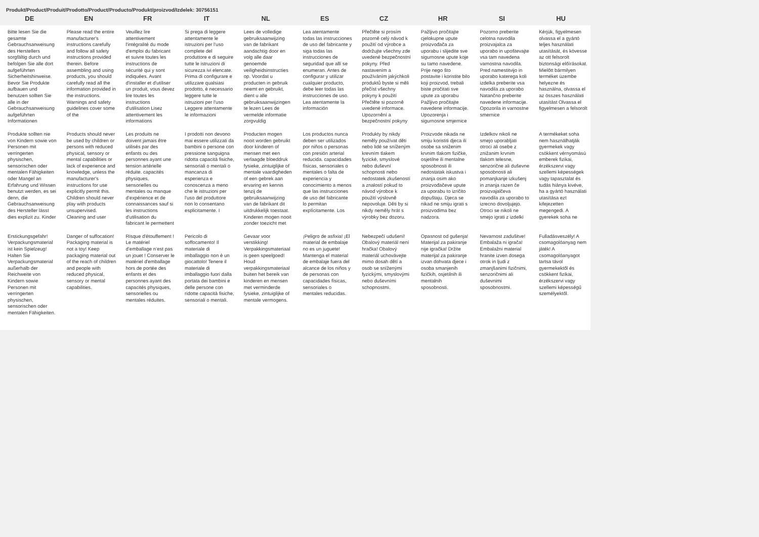Produkt/Product/Produit/Prodotto/Product/Producto/Produkt/proizvod/Izdelek: 30756151
| DE | EN | FR | IT | NL | ES | CZ | HR | SI | HU |
| --- | --- | --- | --- | --- | --- | --- | --- | --- | --- |
| Bitte lesen Sie die gesamte Gebrauchsanweisung des Herstellers sorgfältig durch und befolgen Sie alle dort aufgeführten Sicherheitshinweise. Bevor Sie Produkte aufbauen und benutzen sollten Sie alle in der Gebrauchsanweisung aufgeführten Informationen | Please read the entire manufacturer's instructions carefully and follow all safety instructions provided therein. Before assembling and using products, you should carefully read all the information provided in the instructions. Warnings and safety guidelines cover some of the | Veuillez lire attentivement l'intégralité du mode d'emploi du fabricant et suivre toutes les instructions de sécurité qui y sont indiquées. Avant d'installer et d'utiliser un produit, vous devez lire toutes les instructions d'utilisation Lisez attentivement les informations | Si prega di leggere attentamente le istruzioni per l'uso complete del produttore e di seguire tutte le istruzioni di sicurezza ivi elencate. Prima di configurare e utilizzare qualsiasi prodotto, è necessario leggere tutte le istruzioni per l'uso Leggere attentamente le informazioni | Lees de volledige gebruiksaanwijzing van de fabrikant aandachtig door en volg alle daar genoemde veiligheidsinstructies op. Voordat u producten in gebruik neemt en gebruikt, dient u alle gebruiksaanwijzingen te lezen Lees de vermelde informatie zorgvuldig | Lea atentamente todas las instrucciones de uso del fabricante y siga todas las instrucciones de seguridad que allí se enumeran. Antes de configurar y utilizar cualquier producto, debe leer todas las instrucciones de uso. Lea atentamente la información | Přečtěte si prosím pozorně celý návod k použití od výrobce a dodržujte všechny zde uvedené bezpečnostní pokyny. Před nastavením a používáním jakýchkoli produktů byste si měli přečíst všechny pokyny k použití Přečtěte si pozorně uvedené informace. Upozornění a bezpečnostní pokyny | Pažljivo pročitajte cjelokupne upute proizvođača za uporabu i slijedite sve sigurnosne upute koje su tamo navedene. Prije nego što postavite i koristite bilo koji proizvod, trebali biste pročitati sve upute za uporabu Pažljivo pročitajte navedene informacije. Upozorenja i sigurnosne smjernice | Pozorno preberite celotna navodila proizvajalca za uporabo in upoštevajte vsa tam navedena varnostna navodila. Pred namestitvijo in uporabo katerega koli izdelka preberite vsa navodila za uporabo Natančno preberite navedene informacije. Opozorila in varnostne smernice | Kérjük, figyelmesen olvassa el a gyártó teljes használati utasítását, és kövesse az ott felsorolt biztonsági előírásokat. Mielőtt bármilyen terméket üzembe helyezne és használna, olvassa el az összes használati utasítást Olvassa el figyelmesen a felsorolt |
| Produkte sollten nie von Kindern sowie von Personen mit verringerten physischen, sensorischen oder mentalen Fähigkeiten oder Mangel an Erfahrung und Wissen benutzt werden, es sei denn, die Gebrauchsanweisung des Hersteller lässt dies explizit zu. Kinder | Products should never be used by children or persons with reduced physical, sensory or mental capabilities or lack of experience and knowledge, unless the manufacturer's instructions for use explicitly permit this. Children should never play with products unsupervised. Cleaning and user | Les produits ne doivent jamais être utilisés par des enfants ou des personnes ayant une tension artérielle réduite. capacités physiques, sensorielles ou mentales ou manque d’expérience et de connaissances sauf si les instructions d'utilisation du fabricant le permettent | I prodotti non devono mai essere utilizzati da bambini o persone con pressione sanguigna ridotta capacità fisiche, sensoriali o mentali o mancanza di esperienza e conoscenza a meno che le istruzioni per l'uso del produttore non lo consentano esplicitamente. I | Producten mogen nooit worden gebruikt door kinderen of mensen met een verlaagde bloeddruk fysieke, zintuiglijke of mentale vaardigheden of een gebrek aan ervaring en kennis tenzij de gebruiksaanwijzing van de fabrikant dit uitdrukkelijk toestaat. Kinderen mogen nooit zonder toezicht met | Los productos nunca deben ser utilizados por niños o personas con presión arterial reducida. capacidades físicas, sensoriales o mentales o falta de experiencia y conocimiento a menos que las instrucciones de uso del fabricante lo permitan explícitamente. Los | Produkty by nikdy neměly používat děti nebo lidé se sníženým krevním tlakem fyzické, smyslové nebo duševní schopnosti nebo nedostatek zkušeností a znalostí pokud to návod výrobce k použití výslovně nepovoluje. Děti by si nikdy neměly hrát s výrobky bez dozoru. | Proizvode nikada ne smiju koristiti djeca ili osobe sa sniženim krvnim tlakom fizičke, osjetilne ili mentalne sposobnosti ili nedostatak iskustva i znanja osim ako proizvođačeve upute za uporabu to izričito dopuštaju. Djeca se nikad ne smiju igrati s proizvodima bez nadzora. | Izdelkov nikoli ne smejo uporabljati otroci ali osebe z znižanim krvnim tlakom telesne, senzorične ali duševne sposobnosti ali pomanjkanje izkušenj in znanja razen če proizvajalčeva navodila za uporabo to izrecno dovoljujejo. Otroci se nikoli ne smejo igrati z izdelki | A termékeket soha nem használhatják gyermekek vagy csökkent vérnyomású emberek fizikai, érzékszervi vagy szellemi képességek vagy tapasztalat és tudás hiánya kivéve, ha a gyártó használati utasítása ezt kifejezetten megengedi. A gyerekek soha ne |
| Erstickungsgefahr! Verpackungsmaterial ist kein Spielzeug! Halten Sie Verpackungsmaterial außerhalb der Reichweite von Kindern sowie Personen mit verringerten physischen, sensorischen oder mentalen Fähigkeiten. | Danger of suffocation! Packaging material is not a toy! Keep packaging material out of the reach of children and people with reduced physical, sensory or mental capabilities. | Risque d'étouffement ! Le matériel d’emballage n’est pas un jouet ! Conserver le matériel d'emballage hors de portée des enfants et des personnes ayant des capacités physiques, sensorielles ou mentales réduites. | Pericolo di soffocamento! Il materiale di imballaggio non è un giocattolo! Tenere il materiale di imballaggio fuori dalla portata dei bambini e delle persone con ridotte capacità fisiche, sensoriali o mentali. | Gevaar voor verstikking! Verpakkingsmateriaal is geen speelgoed! Houd verpakkingsmateriaal buiten het bereik van kinderen en mensen met verminderde fysieke, zintuiglijke of mentale vermogens. | ¡Peligro de asfixia! ¡El material de embalaje no es un juguete! Mantenga el material de embalaje fuera del alcance de los niños y de personas con capacidades físicas, sensoriales o mentales reducidas. | Nebezpečí udušení! Obalový materiál není hračka! Obalový materiál uchovávejte mimo dosah dětí a osob se sníženými fyzickými, smyslovými nebo duševními schopnostmi. | Opasnost od gušenja! Materijal za pakiranje nije igračka! Držite materijal za pakiranje izvan dohvata djece i osoba smanjenih fizičkih, osjetilnih ili mentalnih sposobnosti. | Nevarnost zadušitve! Embalaža ni igrača! Embalažni material hranite izven dosega otrok in ljudi z zmanjšanimi fizičnimi, senzoričnimi ali duševnimi sposobnostmi. | Fulladásveszély! A csomagolóanyag nem játék! A csomagolóanyagot tartsa távol gyermekektől és csökkent fizikai, érzékszervi vagy szellemi képességű személyektől. |